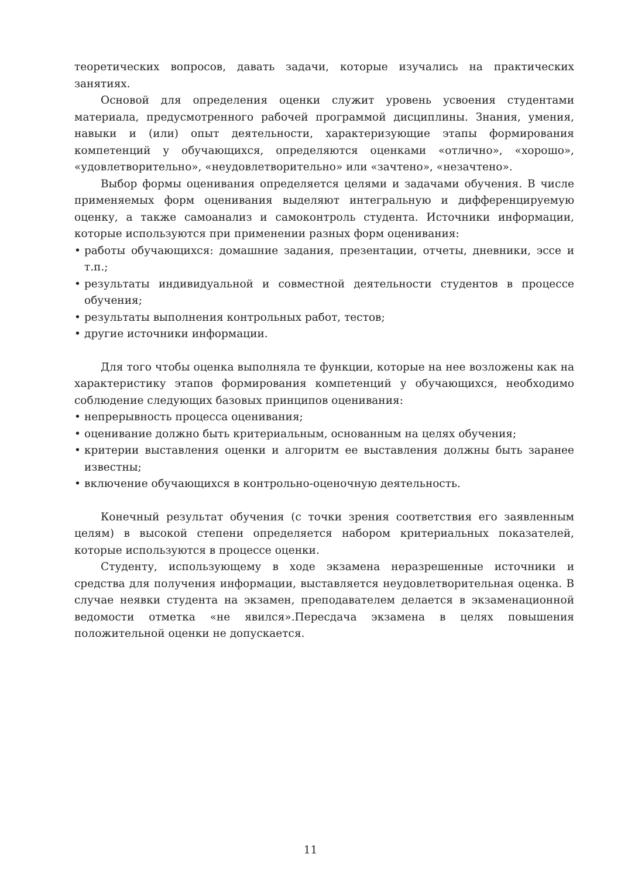теоретических вопросов, давать задачи, которые изучались на практических занятиях.
Основой для определения оценки служит уровень усвоения студентами материала, предусмотренного рабочей программой дисциплины. Знания, умения, навыки и (или) опыт деятельности, характеризующие этапы формирования компетенций у обучающихся, определяются оценками «отлично», «хорошо», «удовлетворительно», «неудовлетворительно» или «зачтено», «незачтено».
Выбор формы оценивания определяется целями и задачами обучения. В числе применяемых форм оценивания выделяют интегральную и дифференцируемую оценку, а также самоанализ и самоконтроль студента. Источники информации, которые используются при применении разных форм оценивания:
• работы обучающихся: домашние задания, презентации, отчеты, дневники, эссе и т.п.;
• результаты индивидуальной и совместной деятельности студентов в процессе обучения;
• результаты выполнения контрольных работ, тестов;
• другие источники информации.
Для того чтобы оценка выполняла те функции, которые на нее возложены как на характеристику этапов формирования компетенций у обучающихся, необходимо соблюдение следующих базовых принципов оценивания:
• непрерывность процесса оценивания;
• оценивание должно быть критериальным, основанным на целях обучения;
• критерии выставления оценки и алгоритм ее выставления должны быть заранее известны;
• включение обучающихся в контрольно-оценочную деятельность.
Конечный результат обучения (с точки зрения соответствия его заявленным целям) в высокой степени определяется набором критериальных показателей, которые используются в процессе оценки.
Студенту, использующему в ходе экзамена неразрешенные источники и средства для получения информации, выставляется неудовлетворительная оценка. В случае неявки студента на экзамен, преподавателем делается в экзаменационной ведомости отметка «не явился».Пересдача экзамена в целях повышения положительной оценки не допускается.
11